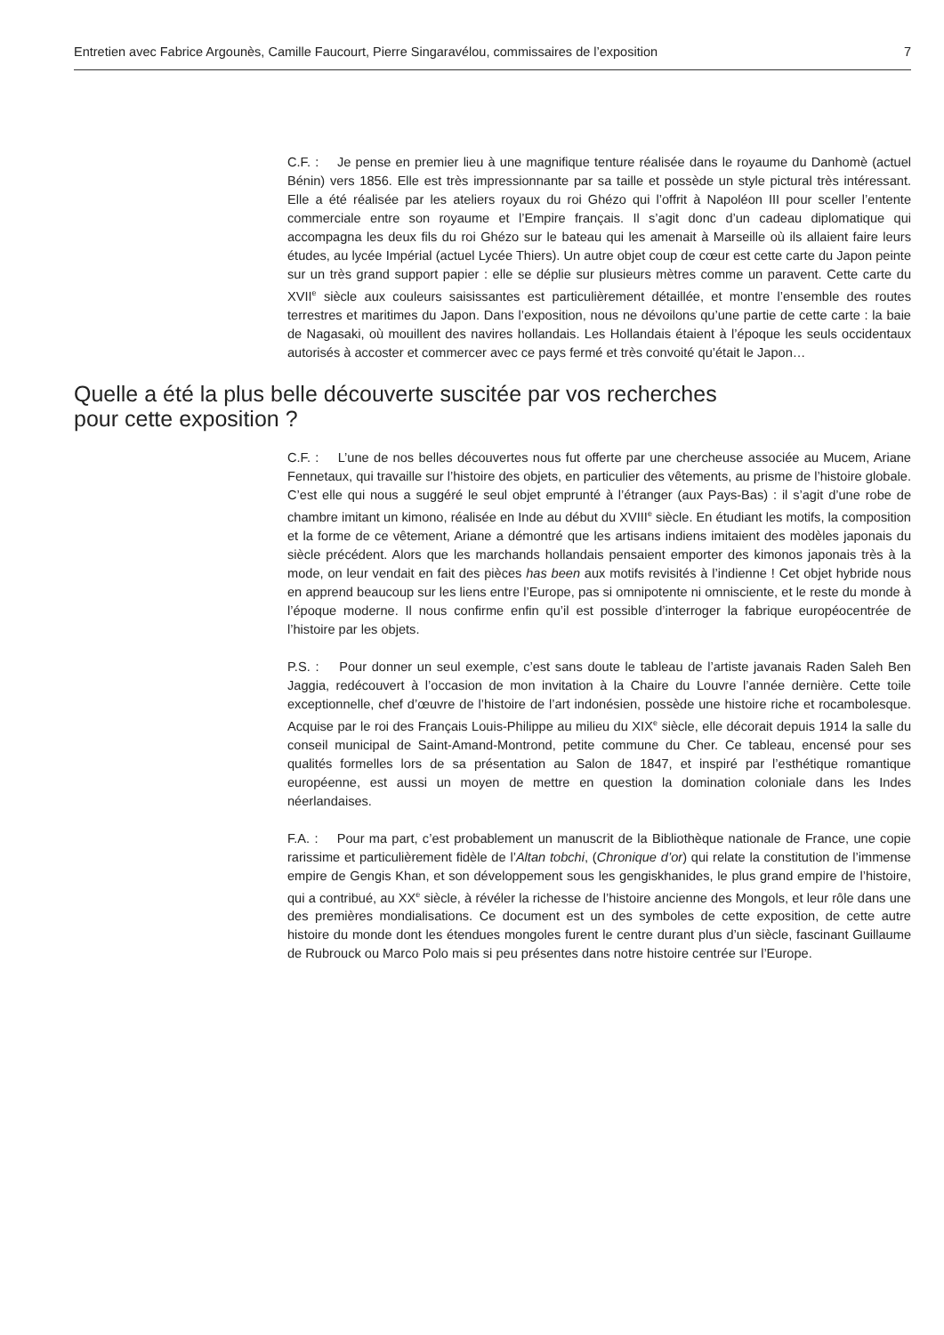Entretien avec Fabrice Argounès, Camille Faucourt, Pierre Singaravélou, commissaires de l’exposition 7
C.F. : Je pense en premier lieu à une magnifique tenture réalisée dans le royaume du Danhomè (actuel Bénin) vers 1856. Elle est très impressionnante par sa taille et possède un style pictural très intéressant. Elle a été réalisée par les ateliers royaux du roi Ghézo qui l’offrit à Napoléon III pour sceller l’entente commerciale entre son royaume et l’Empire français. Il s’agit donc d’un cadeau diplomatique qui accompagna les deux fils du roi Ghézo sur le bateau qui les amenait à Marseille où ils allaient faire leurs études, au lycée Impérial (actuel Lycée Thiers). Un autre objet coup de cœur est cette carte du Japon peinte sur un très grand support papier : elle se déplie sur plusieurs mètres comme un paravent. Cette carte du XVII<sup>e</sup> siècle aux couleurs saisissantes est particulièrement détaillée, et montre l’ensemble des routes terrestres et maritimes du Japon. Dans l’exposition, nous ne dévoilons qu’une partie de cette carte : la baie de Nagasaki, où mouillent des navires hollandais. Les Hollandais étaient à l’époque les seuls occidentaux autorisés à accoster et commercer avec ce pays fermé et très convoité qu’était le Japon…
Quelle a été la plus belle découverte suscitée par vos recherches
pour cette exposition ?
C.F. : L’une de nos belles découvertes nous fut offerte par une chercheuse associée au Mucem, Ariane Fennetaux, qui travaille sur l’histoire des objets, en particulier des vêtements, au prisme de l’histoire globale. C’est elle qui nous a suggéré le seul objet emprunté à l’étranger (aux Pays-Bas) : il s’agit d’une robe de chambre imitant un kimono, réalisée en Inde au début du XVIII<sup>e</sup> siècle. En étudiant les motifs, la composition et la forme de ce vêtement, Ariane a démontré que les artisans indiens imitaient des modèles japonais du siècle précédent. Alors que les marchands hollandais pensaient emporter des kimonos japonais très à la mode, on leur vendait en fait des pièces has been aux motifs revisités à l’indienne ! Cet objet hybride nous en apprend beaucoup sur les liens entre l’Europe, pas si omnipotente ni omnisciente, et le reste du monde à l’époque moderne. Il nous confirme enfin qu’il est possible d’interroger la fabrique européocentrée de l’histoire par les objets.
P.S. : Pour donner un seul exemple, c’est sans doute le tableau de l’artiste javanais Raden Saleh Ben Jaggia, redécouvert à l’occasion de mon invitation à la Chaire du Louvre l’année dernière. Cette toile exceptionnelle, chef d’œuvre de l’histoire de l’art indonésien, possède une histoire riche et rocambolesque. Acquise par le roi des Français Louis-Philippe au milieu du XIX<sup>e</sup> siècle, elle décorait depuis 1914 la salle du conseil municipal de Saint-Amand-Montrond, petite commune du Cher. Ce tableau, encensé pour ses qualités formelles lors de sa présentation au Salon de 1847, et inspiré par l’esthétique romantique européenne, est aussi un moyen de mettre en question la domination coloniale dans les Indes néerlandaises.
F.A. : Pour ma part, c’est probablement un manuscrit de la Bibliothèque nationale de France, une copie rarissime et particulièrement fidèle de l’Altan tobchi, (Chronique d’or) qui relate la constitution de l’immense empire de Gengis Khan, et son développement sous les gengiskhanides, le plus grand empire de l’histoire, qui a contribué, au XX<sup>e</sup> siècle, à révéler la richesse de l’histoire ancienne des Mongols, et leur rôle dans une des premières mondialisations. Ce document est un des symboles de cette exposition, de cette autre histoire du monde dont les étendues mongoles furent le centre durant plus d’un siècle, fascinant Guillaume de Rubrouck ou Marco Polo mais si peu présentes dans notre histoire centrée sur l’Europe.